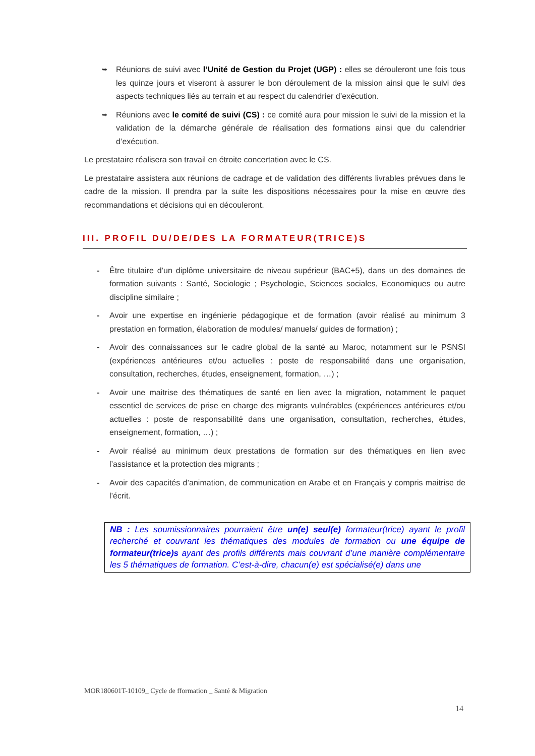➥
Réunions de suivi avec l’Unité de Gestion du Projet (UGP) : elles se dérouleront une fois tous les quinze jours et viseront à assurer le bon déroulement de la mission ainsi que le suivi des aspects techniques liés au terrain et au respect du calendrier d’exécution.
➥
Réunions avec le comité de suivi (CS) : ce comité aura pour mission le suivi de la mission et la validation de la démarche générale de réalisation des formations ainsi que du calendrier d’exécution.
Le prestataire réalisera son travail en étroite concertation avec le CS.
Le prestataire assistera aux réunions de cadrage et de validation des différents livrables prévues dans le cadre de la mission. Il prendra par la suite les dispositions nécessaires pour la mise en œuvre des recommandations et décisions qui en découleront.
III. PROFIL DU/DE/DES LA FORMATEUR(TRICE)S
- Être titulaire d’un diplôme universitaire de niveau supérieur (BAC+5), dans un des domaines de formation suivants : Santé, Sociologie ; Psychologie, Sciences sociales, Economiques ou autre discipline similaire ;
- Avoir une expertise en ingénierie pédagogique et de formation (avoir réalisé au minimum 3 prestation en formation, élaboration de modules/ manuels/ guides de formation) ;
- Avoir des connaissances sur le cadre global de la santé au Maroc, notamment sur le PSNSI (expériences antérieures et/ou actuelles : poste de responsabilité dans une organisation, consultation, recherches, études, enseignement, formation, …) ;
- Avoir une maitrise des thématiques de santé en lien avec la migration, notamment le paquet essentiel de services de prise en charge des migrants vulnérables (expériences antérieures et/ou actuelles : poste de responsabilité dans une organisation, consultation, recherches, études, enseignement, formation, …) ;
- Avoir réalisé au minimum deux prestations de formation sur des thématiques en lien avec l’assistance et la protection des migrants ;
- Avoir des capacités d’animation, de communication en Arabe et en Français y compris maitrise de l’écrit.
NB : Les soumissionnaires pourraient être un(e) seul(e) formateur(trice) ayant le profil recherché et couvrant les thématiques des modules de formation ou une équipe de formateur(trice)s ayant des profils différents mais couvrant d’une manière complémentaire les 5 thématiques de formation. C’est-à-dire, chacun(e) est spécialisé(e) dans une
MOR180601T-10109_ Cycle de fformation _ Santé & Migration
14